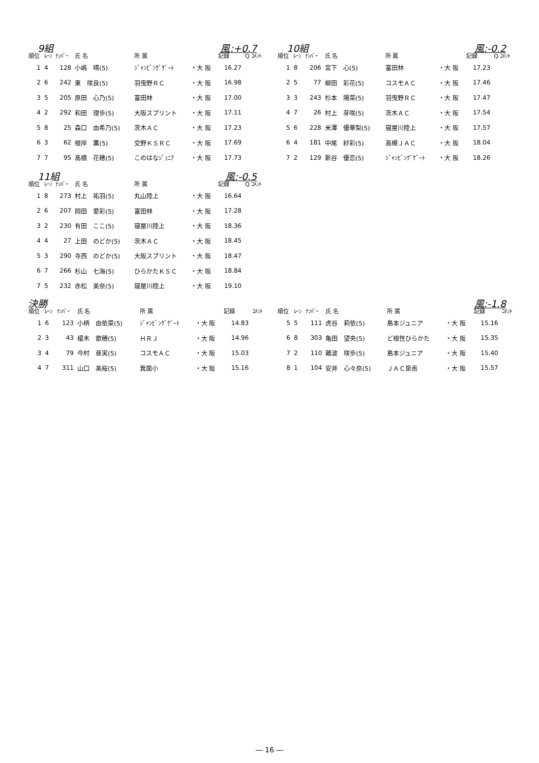9組 風:+0.7
| 順位 | ﾚｰﾝ | ﾅﾝﾊﾞｰ | 氏 名 | 所 属 | | 記録 | Q ｺﾒﾝﾄ |
| --- | --- | --- | --- | --- | --- | --- | --- |
| 1 | 4 | 128 | 小嶋 晴(5) | ｼﾞｬﾝﾋﾟﾝｸﾞｹﾞｰﾄ | ・大 阪 | 16.27 | |
| 2 | 6 | 242 | 東 咲良(5) | 羽曳野ＲＣ | ・大 阪 | 16.98 | |
| 3 | 5 | 205 | 原田 心乃(5) | 富田林 | ・大 阪 | 17.00 | |
| 4 | 2 | 292 | 和田 理歩(5) | 大阪スプリント | ・大 阪 | 17.11 | |
| 5 | 8 | 25 | 森口 由希乃(5) | 茨木ＡＣ | ・大 阪 | 17.23 | |
| 6 | 3 | 62 | 根岸 薫(5) | 交野ＫＳＲＣ | ・大 阪 | 17.69 | |
| 7 | 7 | 95 | 高橋 花穂(5) | このはなｼﾞｭﾆｱ | ・大 阪 | 17.73 | |
　10組 風:-0.2
| 順位 | ﾚｰﾝ | ﾅﾝﾊﾞｰ | 氏 名 | 所 属 | | 記録 | Q ｺﾒﾝﾄ |
| --- | --- | --- | --- | --- | --- | --- | --- |
| 1 | 8 | 206 | 宮下 心(5) | 富田林 | ・大 阪 | 17.23 | |
| 2 | 5 | 77 | 柳田 彩花(5) | コスモＡＣ | ・大 阪 | 17.46 | |
| 3 | 3 | 243 | 杉本 陽菜(5) | 羽曳野ＲＣ | ・大 阪 | 17.47 | |
| 4 | 7 | 26 | 村上 芽咲(5) | 茨木ＡＣ | ・大 阪 | 17.54 | |
| 5 | 6 | 228 | 米澤 優華梨(5) | 寝屋川陸上 | ・大 阪 | 17.57 | |
| 6 | 4 | 181 | 中尾 紗彩(5) | 高槻ＪＡＣ | ・大 阪 | 18.04 | |
| 7 | 2 | 129 | 新谷 優恋(5) | ｼﾞｬﾝﾋﾟﾝｸﾞｹﾞｰﾄ | ・大 阪 | 18.26 | |
　11組 風:-0.5
| 順位 | ﾚｰﾝ | ﾅﾝﾊﾞｰ | 氏 名 | 所 属 | | 記録 | Q ｺﾒﾝﾄ |
| --- | --- | --- | --- | --- | --- | --- | --- |
| 1 | 8 | 273 | 村上 祐羽(5) | 丸山陸上 | ・大 阪 | 16.64 | |
| 2 | 6 | 207 | 岡田 愛彩(5) | 富田林 | ・大 阪 | 17.28 | |
| 3 | 2 | 230 | 有田 ここ(5) | 寝屋川陸上 | ・大 阪 | 18.36 | |
| 4 | 4 | 27 | 上田 のどか(5) | 茨木ＡＣ | ・大 阪 | 18.45 | |
| 5 | 3 | 290 | 寺西 のどか(5) | 大阪スプリント | ・大 阪 | 18.47 | |
| 6 | 7 | 266 | 杉山 七海(5) | ひらかたＫＳＣ | ・大 阪 | 18.84 | |
| 7 | 5 | 232 | 赤松 美奈(5) | 寝屋川陸上 | ・大 阪 | 19.10 | |
決勝
| 順位 | ﾚｰﾝ | ﾅﾝﾊﾞｰ | 氏 名 | 所 属 | | 記録 | ｺﾒﾝﾄ |
| --- | --- | --- | --- | --- | --- | --- | --- |
| 1 | 6 | 123 | 小柄 由依菜(5) | ｼﾞｬﾝﾋﾟﾝｸﾞｹﾞｰﾄ | ・大 阪 | 14.83 | |
| 2 | 3 | 43 | 榎木 歌穂(5) | ＨＲＪ | ・大 阪 | 14.96 | |
| 3 | 4 | 79 | 今村 亜実(5) | コスモＡＣ | ・大 阪 | 15.03 | |
| 4 | 7 | 311 | 山口 美桜(5) | 箕面小 | ・大 阪 | 15.16 | |
風:-1.8
| 順位 | ﾚｰﾝ | ﾅﾝﾊﾞｰ | 氏 名 | 所 属 | | 記録 | ｺﾒﾝﾄ |
| --- | --- | --- | --- | --- | --- | --- | --- |
| 5 | 5 | 111 | 虎谷 莉依(5) | 島本ジュニア | ・大 阪 | 15.16 | |
| 6 | 8 | 303 | 亀田 望央(5) | ど根性ひらかた | ・大 阪 | 15.35 | |
| 7 | 2 | 110 | 難波 咲歩(5) | 島本ジュニア | ・大 阪 | 15.40 | |
| 8 | 1 | 104 | 安井 心々奈(5) | ＪＡＣ泉南 | ・大 阪 | 15.57 | |
― 16 ―